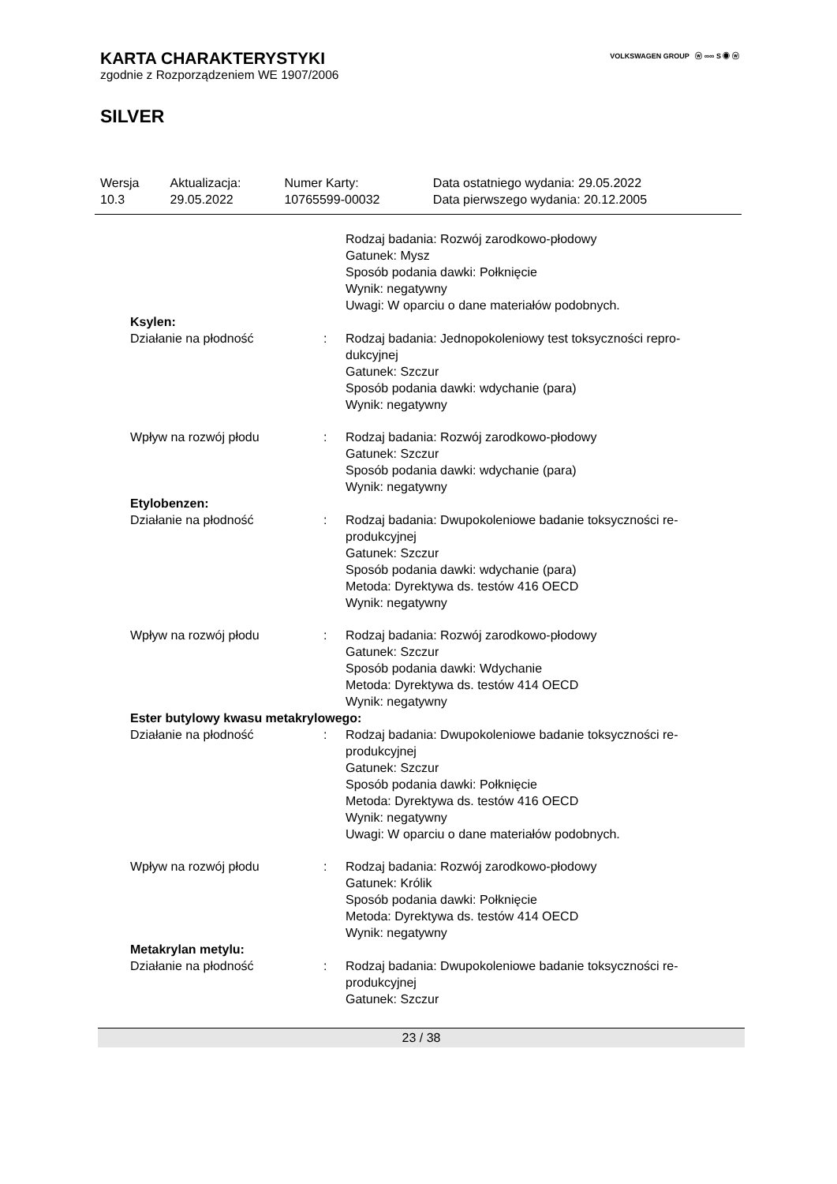VOLKSWAGEN GROUP ⓦ ∞∞ S ◉ ⓦ
KARTA CHARAKTERYSTYKI
zgodnie z Rozporządzeniem WE 1907/2006
SILVER
| Wersja 10.3 | Aktualizacja: 29.05.2022 | Numer Karty: 10765599-00032 | Data ostatniego wydania: 29.05.2022 Data pierwszego wydania: 20.12.2005 |
| | | Rodzaj badania: Rozwój zarodkowo-płodowy Gatunek: Mysz Sposób podania dawki: Połknięcie Wynik: negatywny Uwagi: W oparciu o dane materiałów podobnych. |
| Ksylen: | | |
| Działanie na płodność | : | Rodzaj badania: Jednopokoleniowy test toksyczności repro-dukcyjnej Gatunek: Szczur Sposób podania dawki: wdychanie (para) Wynik: negatywny |
| Wpływ na rozwój płodu | : | Rodzaj badania: Rozwój zarodkowo-płodowy Gatunek: Szczur Sposób podania dawki: wdychanie (para) Wynik: negatywny |
| Etylobenzen: | | |
| Działanie na płodność | : | Rodzaj badania: Dwupokoleniowe badanie toksyczności re-produkcyjnej Gatunek: Szczur Sposób podania dawki: wdychanie (para) Metoda: Dyrektywa ds. testów 416 OECD Wynik: negatywny |
| Wpływ na rozwój płodu | : | Rodzaj badania: Rozwój zarodkowo-płodowy Gatunek: Szczur Sposób podania dawki: Wdychanie Metoda: Dyrektywa ds. testów 414 OECD Wynik: negatywny |
| Ester butylowy kwasu metakrylowego: | | |
| Działanie na płodność | : | Rodzaj badania: Dwupokoleniowe badanie toksyczności re-produkcyjnej Gatunek: Szczur Sposób podania dawki: Połknięcie Metoda: Dyrektywa ds. testów 416 OECD Wynik: negatywny Uwagi: W oparciu o dane materiałów podobnych. |
| Wpływ na rozwój płodu | : | Rodzaj badania: Rozwój zarodkowo-płodowy Gatunek: Królik Sposób podania dawki: Połknięcie Metoda: Dyrektywa ds. testów 414 OECD Wynik: negatywny |
| Metakrylan metylu: | | |
| Działanie na płodność | : | Rodzaj badania: Dwupokoleniowe badanie toksyczności re-produkcyjnej Gatunek: Szczur |
23 / 38